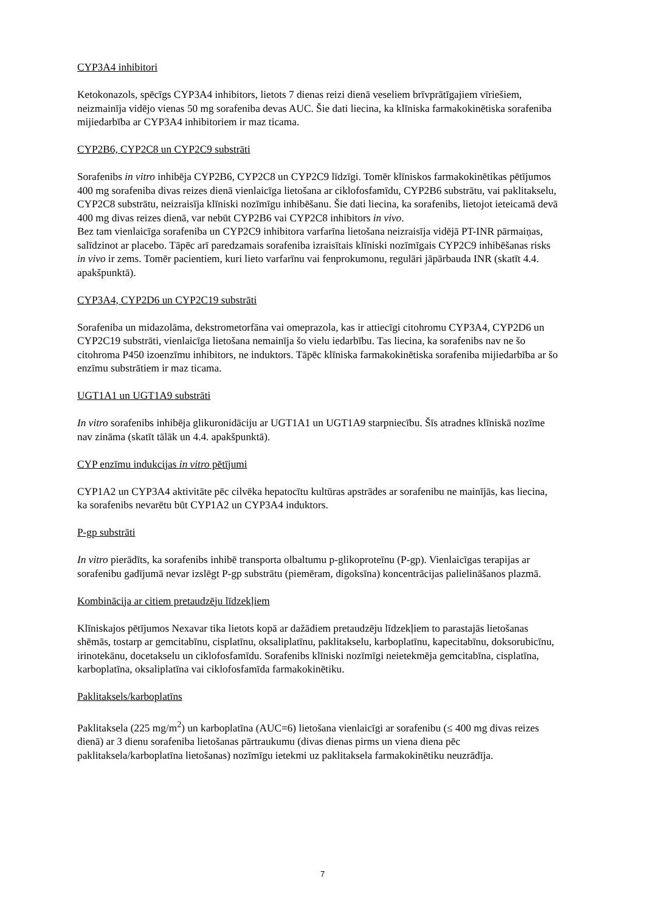CYP3A4 inhibitori
Ketokonazols, spēcīgs CYP3A4 inhibitors, lietots 7 dienas reizi dienā veseliem brīvprātīgajiem vīriešiem, neizmainīja vidējo vienas 50 mg sorafeniba devas AUC. Šie dati liecina, ka klīniska farmakokinētiska sorafeniba mijiedarbība ar CYP3A4 inhibitoriem ir maz ticama.
CYP2B6, CYP2C8 un CYP2C9 substrāti
Sorafenibs in vitro inhibēja CYP2B6, CYP2C8 un CYP2C9 līdzīgi. Tomēr klīniskos farmakokinētikas pētījumos 400 mg sorafeniba divas reizes dienā vienlaicīga lietošana ar ciklofosfamīdu, CYP2B6 substrātu, vai paklitakselu, CYP2C8 substrātu, neizraisīja klīniski nozīmīgu inhibēšanu. Šie dati liecina, ka sorafenibs, lietojot ieteicamā devā 400 mg divas reizes dienā, var nebūt CYP2B6 vai CYP2C8 inhibitors in vivo.
Bez tam vienlaicīga sorafeniba un CYP2C9 inhibitora varfarīna lietošana neizraisīja vidējā PT-INR pārmaiņas, salīdzinot ar placebo. Tāpēc arī paredzamais sorafeniba izraisītais klīniski nozīmīgais CYP2C9 inhibēšanas risks in vivo ir zems. Tomēr pacientiem, kuri lieto varfarīnu vai fenprokumonu, regulāri jāpārbauda INR (skatīt 4.4. apakšpunktā).
CYP3A4, CYP2D6 un CYP2C19 substrāti
Sorafeniba un midazolāma, dekstrometorfāna vai omeprazola, kas ir attiecīgi citohromu CYP3A4, CYP2D6 un CYP2C19 substrāti, vienlaicīga lietošana nemainīja šo vielu iedarbību. Tas liecina, ka sorafenibs nav ne šo citohroma P450 izoenzīmu inhibitors, ne induktors. Tāpēc klīniska farmakokinētiska sorafeniba mijiedarbība ar šo enzīmu substrātiem ir maz ticama.
UGT1A1 un UGT1A9 substrāti
In vitro sorafenibs inhibēja glikuronidāciju ar UGT1A1 un UGT1A9 starpniecību. Šīs atradnes klīniskā nozīme nav zināma (skatīt tālāk un 4.4. apakšpunktā).
CYP enzīmu indukcijas in vitro pētījumi
CYP1A2 un CYP3A4 aktivitāte pēc cilvēka hepatocītu kultūras apstrādes ar sorafenibu ne mainījās, kas liecina, ka sorafenibs nevarētu būt CYP1A2 un CYP3A4 induktors.
P-gp substrāti
In vitro pierādīts, ka sorafenibs inhibē transporta olbaltumu p-glikoproteīnu (P-gp). Vienlaicīgas terapijas ar sorafenibu gadījumā nevar izslēgt P-gp substrātu (piemēram, digoksīna) koncentrācijas palielināšanos plazmā.
Kombinācija ar citiem pretaudzēju līdzekļiem
Klīniskajos pētījumos Nexavar tika lietots kopā ar dažādiem pretaudzēju līdzekļiem to parastajās lietošanas shēmās, tostarp ar gemcitabīnu, cisplatīnu, oksaliplatīnu, paklitakselu, karboplatīnu, kapecitabīnu, doksorubicīnu, irinotekānu, docetakselu un ciklofosfamīdu. Sorafenibs klīniski nozīmīgi neietekmēja gemcitabīna, cisplatīna, karboplatīna, oksaliplatīna vai ciklofosfamīda farmakokinētiku.
Paklitaksels/karboplatīns
Paklitaksela (225 mg/m<sup>2</sup>) un karboplatīna (AUC=6) lietošana vienlaicīgi ar sorafenibu (≤ 400 mg divas reizes dienā) ar 3 dienu sorafeniba lietošanas pārtraukumu (divas dienas pirms un viena diena pēc paklitaksela/karboplatīna lietošanas) nozīmīgu ietekmi uz paklitaksela farmakokinētiku neuzrādīja.
7